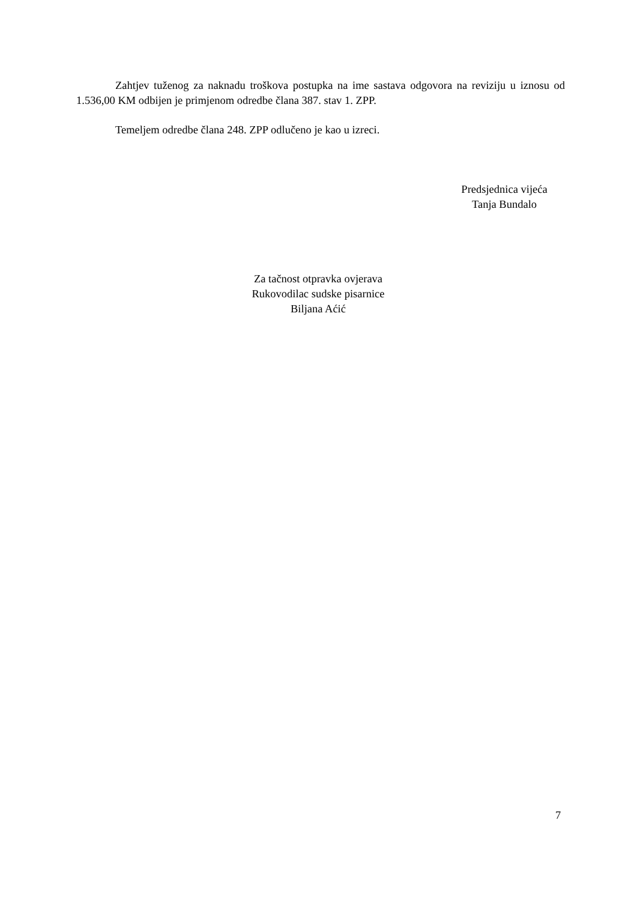Zahtjev tuženog za naknadu troškova postupka na ime sastava odgovora na reviziju u iznosu od 1.536,00 KM odbijen je primjenom odredbe člana 387. stav 1. ZPP.
Temeljem odredbe člana 248. ZPP odlučeno je kao u izreci.
Predsjednica vijeća
Tanja Bundalo
Za tačnost otpravka ovjerava
Rukovodilac sudske pisarnice
Biljana Aćić
7